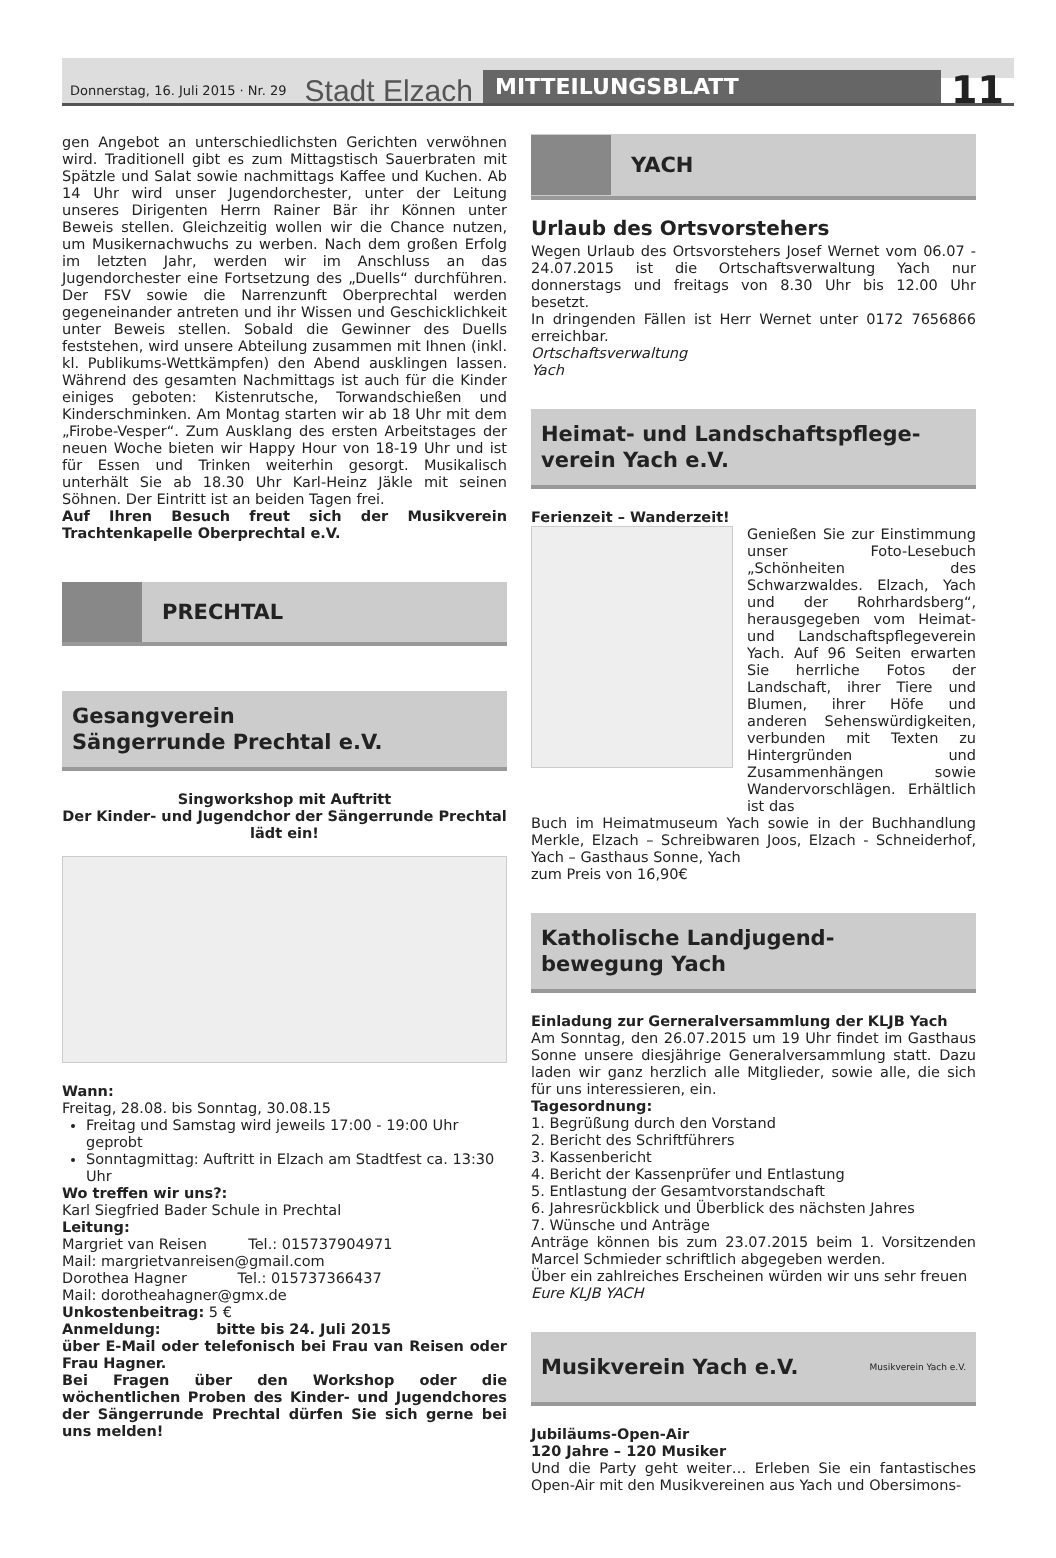Donnerstag, 16. Juli 2015 · Nr. 29 Stadt Elzach MITTEILUNGSBLATT 11
gen Angebot an unterschiedlichsten Gerichten verwöhnen wird. Traditionell gibt es zum Mittagstisch Sauerbraten mit Spätzle und Salat sowie nachmittags Kaffee und Kuchen. Ab 14 Uhr wird unser Jugendorchester, unter der Leitung unseres Dirigenten Herrn Rainer Bär ihr Können unter Beweis stellen. Gleichzeitig wollen wir die Chance nutzen, um Musikernachwuchs zu werben. Nach dem großen Erfolg im letzten Jahr, werden wir im Anschluss an das Jugendorchester eine Fortsetzung des „Duells“ durchführen. Der FSV sowie die Narrenzunft Oberprechtal werden gegeneinander antreten und ihr Wissen und Geschicklichkeit unter Beweis stellen. Sobald die Gewinner des Duells feststehen, wird unsere Abteilung zusammen mit Ihnen (inkl. kl. Publikums-Wettkämpfen) den Abend ausklingen lassen. Während des gesamten Nachmittags ist auch für die Kinder einiges geboten: Kistenrutsche, Torwandschießen und Kinderschminken. Am Montag starten wir ab 18 Uhr mit dem „Firobe-Vesper“. Zum Ausklang des ersten Arbeitstages der neuen Woche bieten wir Happy Hour von 18-19 Uhr und ist für Essen und Trinken weiterhin gesorgt. Musikalisch unterhält Sie ab 18.30 Uhr Karl-Heinz Jäkle mit seinen Söhnen. Der Eintritt ist an beiden Tagen frei.
Auf Ihren Besuch freut sich der Musikverein Trachtenkapelle Oberprechtal e.V.
PRECHTAL
Gesangverein
Sängerrunde Prechtal e.V.
Singworkshop mit Auftritt
Der Kinder- und Jugendchor der Sängerrunde Prechtal lädt ein!
Wann:
Freitag, 28.08. bis Sonntag, 30.08.15
Freitag und Samstag wird jeweils 17:00 - 19:00 Uhr geprobt
Sonntagmittag: Auftritt in Elzach am Stadtfest ca. 13:30 Uhr
Wo treffen wir uns?:
Karl Siegfried Bader Schule in Prechtal
Leitung:
Margriet van Reisen Tel.: 015737904971
Mail: margrietvanreisen@gmail.com
Dorothea Hagner Tel.: 015737366437
Mail: dorotheahagner@gmx.de
Unkostenbeitrag: 5 €
Anmeldung: bitte bis 24. Juli 2015
über E-Mail oder telefonisch bei Frau van Reisen oder Frau Hagner.
Bei Fragen über den Workshop oder die wöchentlichen Proben des Kinder- und Jugendchores der Sängerrunde Prechtal dürfen Sie sich gerne bei uns melden!
YACH
Urlaub des Ortsvorstehers
Wegen Urlaub des Ortsvorstehers Josef Wernet vom 06.07 - 24.07.2015 ist die Ortschaftsverwaltung Yach nur donnerstags und freitags von 8.30 Uhr bis 12.00 Uhr besetzt.
In dringenden Fällen ist Herr Wernet unter 0172 7656866 erreichbar.
Ortschaftsverwaltung
Yach
Heimat- und Landschaftspflege-
verein Yach e.V.
Ferienzeit – Wanderzeit!
Genießen Sie zur Einstimmung unser Foto-Lesebuch „Schönheiten des Schwarzwaldes. Elzach, Yach und der Rohrhardsberg“, herausgegeben vom Heimat- und Landschaftspflegeverein Yach. Auf 96 Seiten erwarten Sie herrliche Fotos der Landschaft, ihrer Tiere und Blumen, ihrer Höfe und anderen Sehenswürdigkeiten, verbunden mit Texten zu Hintergründen und Zusammenhängen sowie Wandervorschlägen. Erhältlich ist das
Buch im Heimatmuseum Yach sowie in der Buchhandlung Merkle, Elzach – Schreibwaren Joos, Elzach - Schneiderhof, Yach – Gasthaus Sonne, Yach
zum Preis von 16,90€
Katholische Landjugend-
bewegung Yach
Einladung zur Gerneralversammlung der KLJB Yach
Am Sonntag, den 26.07.2015 um 19 Uhr findet im Gasthaus Sonne unsere diesjährige Generalversammlung statt. Dazu laden wir ganz herzlich alle Mitglieder, sowie alle, die sich für uns interessieren, ein.
Tagesordnung:
1. Begrüßung durch den Vorstand
2. Bericht des Schriftführers
3. Kassenbericht
4. Bericht der Kassenprüfer und Entlastung
5. Entlastung der Gesamtvorstandschaft
6. Jahresrückblick und Überblick des nächsten Jahres
7. Wünsche und Anträge
Anträge können bis zum 23.07.2015 beim 1. Vorsitzenden Marcel Schmieder schriftlich abgegeben werden.
Über ein zahlreiches Erscheinen würden wir uns sehr freuen
Eure KLJB YACH
Musikverein Yach e.V. Musikverein Yach e.V.
Jubiläums-Open-Air
120 Jahre – 120 Musiker
Und die Party geht weiter… Erleben Sie ein fantastisches Open-Air mit den Musikvereinen aus Yach und Obersimons-